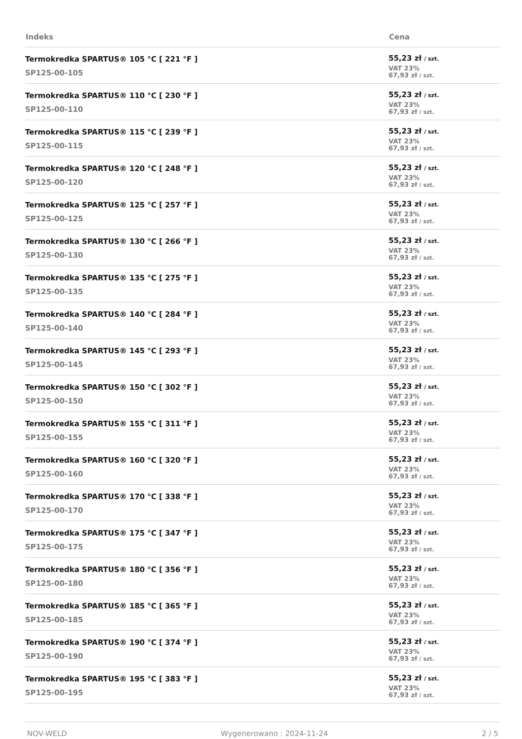| Indeks | Cena |
| --- | --- |
| Termokredka SPARTUS® 105 °C [ 221 °F ] SP125-00-105 | 55,23 zł / szt. VAT 23% 67,93 zł / szt. |
| Termokredka SPARTUS® 110 °C [ 230 °F ] SP125-00-110 | 55,23 zł / szt. VAT 23% 67,93 zł / szt. |
| Termokredka SPARTUS® 115 °C [ 239 °F ] SP125-00-115 | 55,23 zł / szt. VAT 23% 67,93 zł / szt. |
| Termokredka SPARTUS® 120 °C [ 248 °F ] SP125-00-120 | 55,23 zł / szt. VAT 23% 67,93 zł / szt. |
| Termokredka SPARTUS® 125 °C [ 257 °F ] SP125-00-125 | 55,23 zł / szt. VAT 23% 67,93 zł / szt. |
| Termokredka SPARTUS® 130 °C [ 266 °F ] SP125-00-130 | 55,23 zł / szt. VAT 23% 67,93 zł / szt. |
| Termokredka SPARTUS® 135 °C [ 275 °F ] SP125-00-135 | 55,23 zł / szt. VAT 23% 67,93 zł / szt. |
| Termokredka SPARTUS® 140 °C [ 284 °F ] SP125-00-140 | 55,23 zł / szt. VAT 23% 67,93 zł / szt. |
| Termokredka SPARTUS® 145 °C [ 293 °F ] SP125-00-145 | 55,23 zł / szt. VAT 23% 67,93 zł / szt. |
| Termokredka SPARTUS® 150 °C [ 302 °F ] SP125-00-150 | 55,23 zł / szt. VAT 23% 67,93 zł / szt. |
| Termokredka SPARTUS® 155 °C [ 311 °F ] SP125-00-155 | 55,23 zł / szt. VAT 23% 67,93 zł / szt. |
| Termokredka SPARTUS® 160 °C [ 320 °F ] SP125-00-160 | 55,23 zł / szt. VAT 23% 67,93 zł / szt. |
| Termokredka SPARTUS® 170 °C [ 338 °F ] SP125-00-170 | 55,23 zł / szt. VAT 23% 67,93 zł / szt. |
| Termokredka SPARTUS® 175 °C [ 347 °F ] SP125-00-175 | 55,23 zł / szt. VAT 23% 67,93 zł / szt. |
| Termokredka SPARTUS® 180 °C [ 356 °F ] SP125-00-180 | 55,23 zł / szt. VAT 23% 67,93 zł / szt. |
| Termokredka SPARTUS® 185 °C [ 365 °F ] SP125-00-185 | 55,23 zł / szt. VAT 23% 67,93 zł / szt. |
| Termokredka SPARTUS® 190 °C [ 374 °F ] SP125-00-190 | 55,23 zł / szt. VAT 23% 67,93 zł / szt. |
| Termokredka SPARTUS® 195 °C [ 383 °F ] SP125-00-195 | 55,23 zł / szt. VAT 23% 67,93 zł / szt. |
NOV-WELD Wygenerowano : 2024-11-24 2 / 5